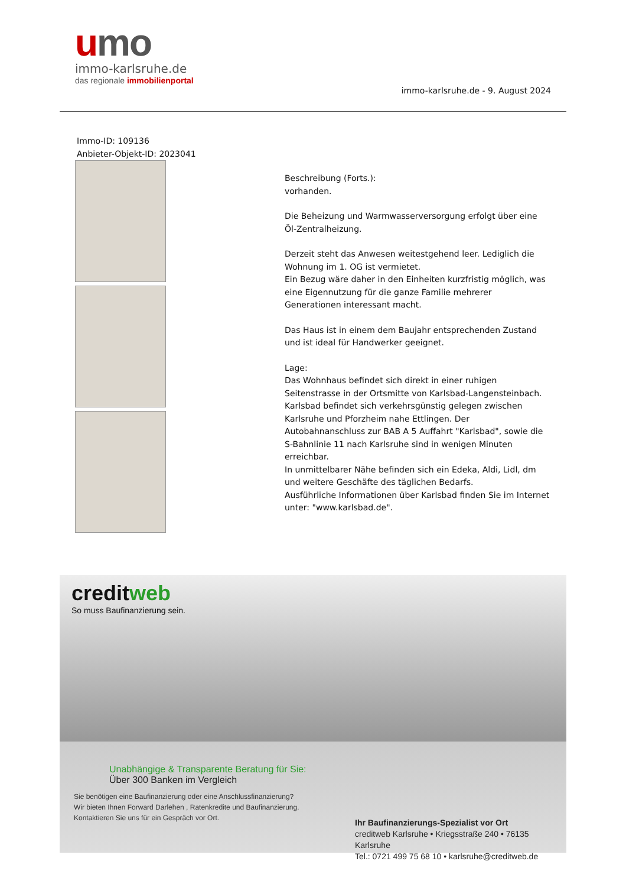umo
immo-karlsruhe.de
das regionale immobilienportal
immo-karlsruhe.de - 9. August 2024
Immo-ID: 109136
Anbieter-Objekt-ID: 2023041
Beschreibung (Forts.):
vorhanden.
Die Beheizung und Warmwasserversorgung erfolgt über eine Öl-Zentralheizung.
Derzeit steht das Anwesen weitestgehend leer. Lediglich die Wohnung im 1. OG ist vermietet.
Ein Bezug wäre daher in den Einheiten kurzfristig möglich, was eine Eigennutzung für die ganze Familie mehrerer Generationen interessant macht.
Das Haus ist in einem dem Baujahr entsprechenden Zustand und ist ideal für Handwerker geeignet.
Lage:
Das Wohnhaus befindet sich direkt in einer ruhigen Seitenstrasse in der Ortsmitte von Karlsbad-Langensteinbach. Karlsbad befindet sich verkehrsgünstig gelegen zwischen Karlsruhe und Pforzheim nahe Ettlingen. Der Autobahnanschluss zur BAB A 5 Auffahrt "Karlsbad", sowie die S-Bahnlinie 11 nach Karlsruhe sind in wenigen Minuten erreichbar.
In unmittelbarer Nähe befinden sich ein Edeka, Aldi, Lidl, dm und weitere Geschäfte des täglichen Bedarfs.
Ausführliche Informationen über Karlsbad finden Sie im Internet unter: "www.karlsbad.de".
creditweb
So muss Baufinanzierung sein.
Unabhängige & Transparente Beratung für Sie:
Über 300 Banken im Vergleich
Sie benötigen eine Baufinanzierung oder eine Anschlussfinanzierung?
Wir bieten Ihnen Forward Darlehen , Ratenkredite und Baufinanzierung.
Kontaktieren Sie uns für ein Gespräch vor Ort.
Ihr Baufinanzierungs-Spezialist vor Ort
creditweb Karlsruhe • Kriegsstraße 240 • 76135 Karlsruhe
Tel.: 0721 499 75 68 10 • karlsruhe@creditweb.de